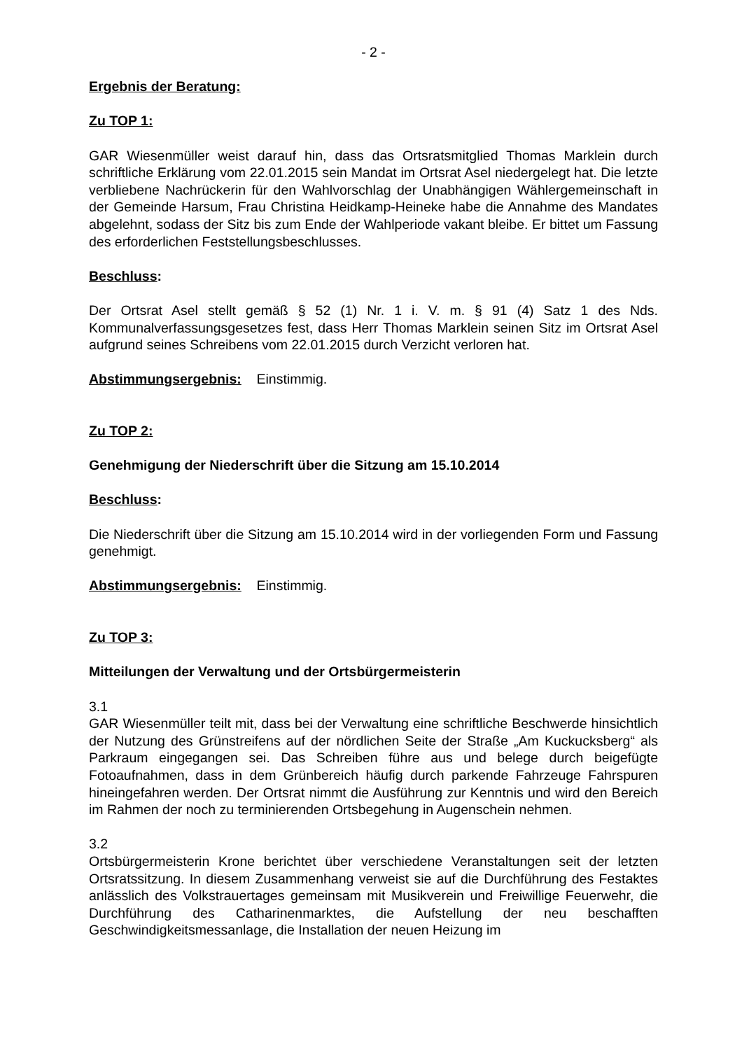- 2 -
Ergebnis der Beratung:
Zu TOP 1:
GAR Wiesenmüller weist darauf hin, dass das Ortsratsmitglied Thomas Marklein durch schriftliche Erklärung vom 22.01.2015 sein Mandat im Ortsrat Asel niedergelegt hat. Die letzte verbliebene Nachrückerin für den Wahlvorschlag der Unabhängigen Wählergemeinschaft in der Gemeinde Harsum, Frau Christina Heidkamp-Heineke habe die Annahme des Mandates abgelehnt, sodass der Sitz bis zum Ende der Wahlperiode vakant bleibe. Er bittet um Fassung des erforderlichen Feststellungsbeschlusses.
Beschluss:
Der Ortsrat Asel stellt gemäß § 52 (1) Nr. 1 i. V. m. § 91 (4) Satz 1 des Nds. Kommunalverfassungsgesetzes fest, dass Herr Thomas Marklein seinen Sitz im Ortsrat Asel aufgrund seines Schreibens vom 22.01.2015 durch Verzicht verloren hat.
Abstimmungsergebnis: Einstimmig.
Zu TOP 2:
Genehmigung der Niederschrift über die Sitzung am 15.10.2014
Beschluss:
Die Niederschrift über die Sitzung am 15.10.2014 wird in der vorliegenden Form und Fassung genehmigt.
Abstimmungsergebnis: Einstimmig.
Zu TOP 3:
Mitteilungen der Verwaltung und der Ortsbürgermeisterin
3.1
GAR Wiesenmüller teilt mit, dass bei der Verwaltung eine schriftliche Beschwerde hinsichtlich der Nutzung des Grünstreifens auf der nördlichen Seite der Straße „Am Kuckucksberg“ als Parkraum eingegangen sei. Das Schreiben führe aus und belege durch beigefügte Fotoaufnahmen, dass in dem Grünbereich häufig durch parkende Fahrzeuge Fahrspuren hineingefahren werden. Der Ortsrat nimmt die Ausführung zur Kenntnis und wird den Bereich im Rahmen der noch zu terminierenden Ortsbegehung in Augenschein nehmen.
3.2
Ortsbürgermeisterin Krone berichtet über verschiedene Veranstaltungen seit der letzten Ortsratssitzung. In diesem Zusammenhang verweist sie auf die Durchführung des Festaktes anlässlich des Volkstrauertages gemeinsam mit Musikverein und Freiwillige Feuerwehr, die Durchführung des Catharinenmarktes, die Aufstellung der neu beschafften Geschwindigkeitsmessanlage, die Installation der neuen Heizung im